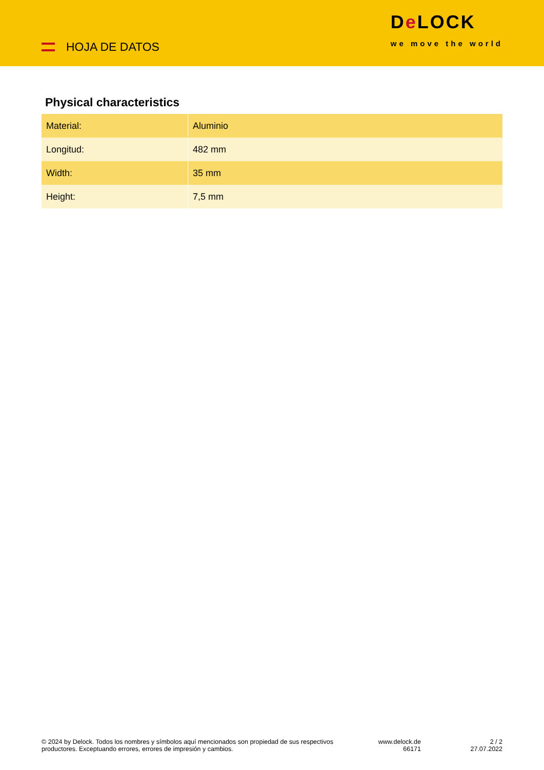HOJA DE DATOS
De LOCK
we move the world
Physical characteristics
| Material: | Aluminio |
| Longitud: | 482 mm |
| Width: | 35 mm |
| Height: | 7,5 mm |
© 2024 by Delock. Todos los nombres y símbolos aquí mencionados son propiedad de sus respectivos productores. Exceptuando errores, errores de impresión y cambios.
www.delock.de
66171
2 / 2
27.07.2022